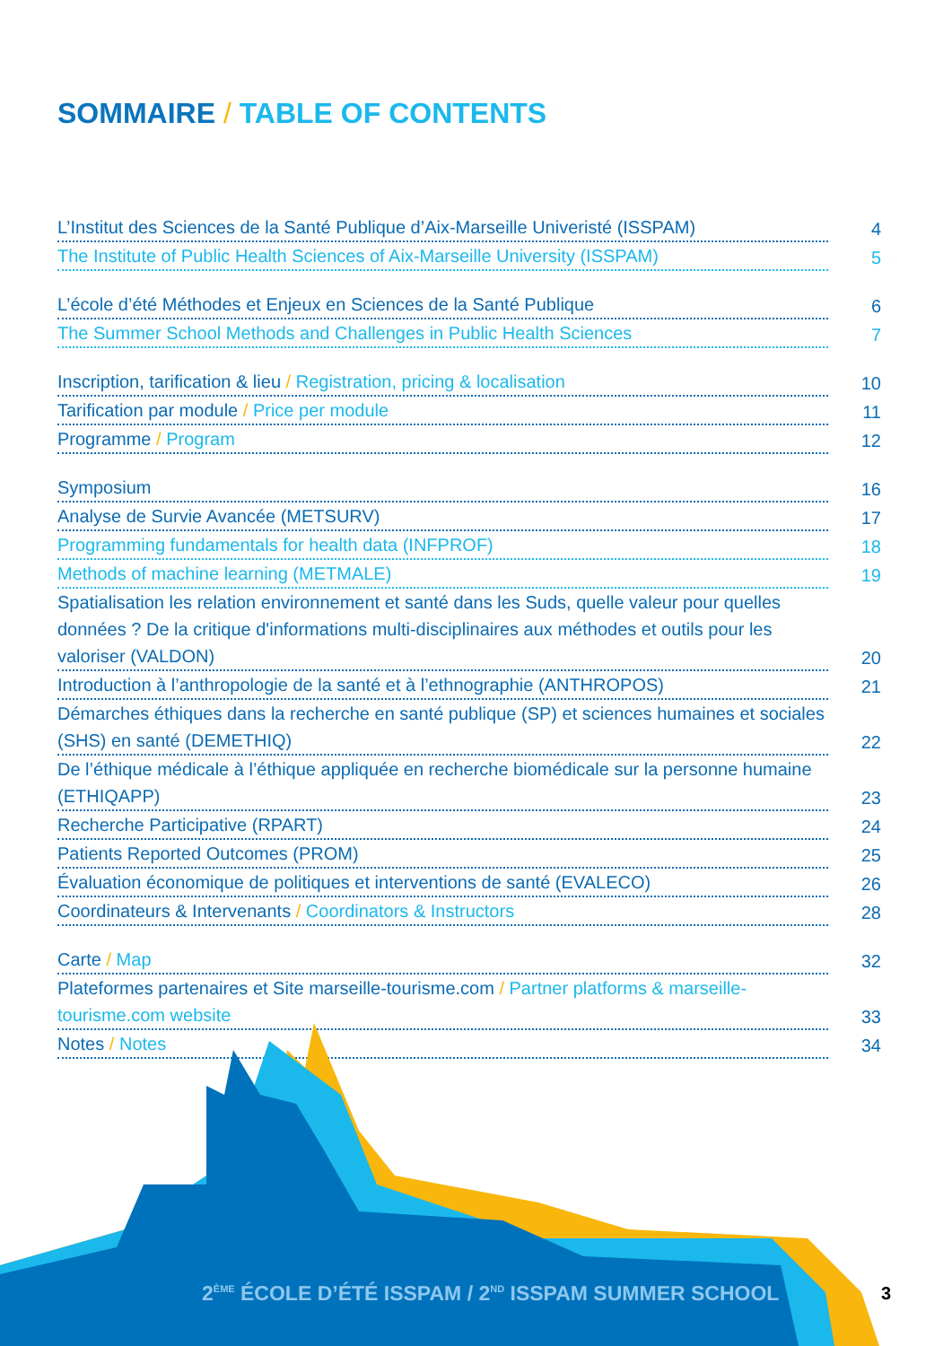SOMMAIRE / TABLE OF CONTENTS
L’Institut des Sciences de la Santé Publique d’Aix-Marseille Univeristé (ISSPAM) 4
The Institute of Public Health Sciences of Aix-Marseille University (ISSPAM) 5
L’école d’été Méthodes et Enjeux en Sciences de la Santé Publique 6
The Summer School Methods and Challenges in Public Health Sciences 7
Inscription, tarification & lieu / Registration, pricing & localisation 10
Tarification par module / Price per module 11
Programme / Program 12
Symposium 16
Analyse de Survie Avancée (METSURV) 17
Programming fundamentals for health data (INFPROF) 18
Methods of machine learning (METMALE) 19
Spatialisation les relation environnement et santé dans les Suds, quelle valeur pour quelles données ? De la critique d'informations multi-disciplinaires aux méthodes et outils pour les valoriser (VALDON) 20
Introduction à l’anthropologie de la santé et à l’ethnographie (ANTHROPOS) 21
Démarches éthiques dans la recherche en santé publique (SP) et sciences humaines et sociales (SHS) en santé (DEMETHIQ) 22
De l’éthique médicale à l’éthique appliquée en recherche biomédicale sur la personne humaine (ETHIQAPP) 23
Recherche Participative (RPART) 24
Patients Reported Outcomes (PROM) 25
Évaluation économique de politiques et interventions de santé (EVALECO) 26
Coordinateurs & Intervenants / Coordinators & Instructors 28
Carte / Map 32
Plateformes partenaires et Site marseille-tourisme.com / Partner platforms & marseille-tourisme.com website 33
Notes / Notes 34
2<sup>ÈME</sup> ÉCOLE D’ÉTÉ ISSPAM / 2<sup>ND</sup> ISSPAM SUMMER SCHOOL
3